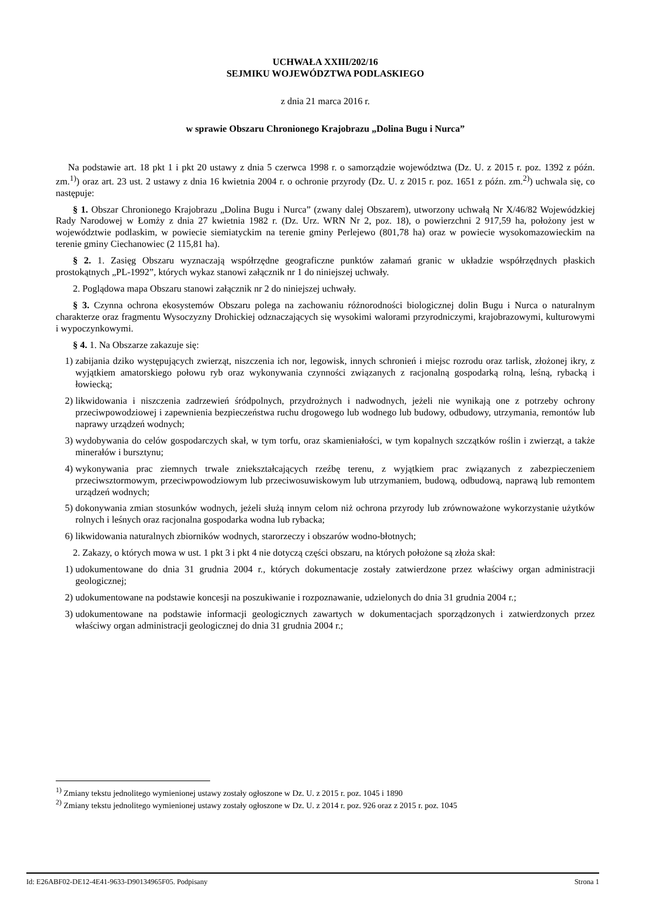UCHWAŁA XXIII/202/16
SEJMIKU WOJEWÓDZTWA PODLASKIEGO
z dnia 21 marca 2016 r.
w sprawie Obszaru Chronionego Krajobrazu „Dolina Bugu i Nurca”
Na podstawie art. 18 pkt 1 i pkt 20 ustawy z dnia 5 czerwca 1998 r. o samorządzie województwa (Dz. U. z 2015 r. poz. 1392 z późn. zm.<sup>1)</sup>) oraz art. 23 ust. 2 ustawy z dnia 16 kwietnia 2004 r. o ochronie przyrody (Dz. U. z 2015 r. poz. 1651 z późn. zm.<sup>2)</sup>) uchwala się, co następuje:
§ 1. Obszar Chronionego Krajobrazu „Dolina Bugu i Nurca” (zwany dalej Obszarem), utworzony uchwałą Nr X/46/82 Wojewódzkiej Rady Narodowej w Łomży z dnia 27 kwietnia 1982 r. (Dz. Urz. WRN Nr 2, poz. 18), o powierzchni 2 917,59 ha, położony jest w województwie podlaskim, w powiecie siemiatyckim na terenie gminy Perlejewo (801,78 ha) oraz w powiecie wysokomazowieckim na terenie gminy Ciechanowiec (2 115,81 ha).
§ 2. 1. Zasięg Obszaru wyznaczają współrzędne geograficzne punktów załamań granic w układzie współrzędnych płaskich prostokątnych „PL-1992”, których wykaz stanowi załącznik nr 1 do niniejszej uchwały.
2. Poglądowa mapa Obszaru stanowi załącznik nr 2 do niniejszej uchwały.
§ 3. Czynna ochrona ekosystemów Obszaru polega na zachowaniu różnorodności biologicznej dolin Bugu i Nurca o naturalnym charakterze oraz fragmentu Wysoczyzny Drohickiej odznaczających się wysokimi walorami przyrodniczymi, krajobrazowymi, kulturowymi i wypoczynkowymi.
§ 4. 1. Na Obszarze zakazuje się:
1) zabijania dziko występujących zwierząt, niszczenia ich nor, legowisk, innych schronień i miejsc rozrodu oraz tarlisk, złożonej ikry, z wyjątkiem amatorskiego połowu ryb oraz wykonywania czynności związanych z racjonalną gospodarką rolną, leśną, rybacką i łowiecką;
2) likwidowania i niszczenia zadrzewień śródpolnych, przydrożnych i nadwodnych, jeżeli nie wynikają one z potrzeby ochrony przeciwpowodziowej i zapewnienia bezpieczeństwa ruchu drogowego lub wodnego lub budowy, odbudowy, utrzymania, remontów lub naprawy urządzeń wodnych;
3) wydobywania do celów gospodarczych skał, w tym torfu, oraz skamieniałości, w tym kopalnych szczątków roślin i zwierząt, a także minerałów i bursztynu;
4) wykonywania prac ziemnych trwale zniekształcających rzeźbę terenu, z wyjątkiem prac związanych z zabezpieczeniem przeciwsztormowym, przeciwpowodziowym lub przeciwosuwiskowym lub utrzymaniem, budową, odbudową, naprawą lub remontem urządzeń wodnych;
5) dokonywania zmian stosunków wodnych, jeżeli służą innym celom niż ochrona przyrody lub zrównoważone wykorzystanie użytków rolnych i leśnych oraz racjonalna gospodarka wodna lub rybacka;
6) likwidowania naturalnych zbiorników wodnych, starorzeczy i obszarów wodno-błotnych;
2. Zakazy, o których mowa w ust. 1 pkt 3 i pkt 4 nie dotyczą części obszaru, na których położone są złoża skał:
1) udokumentowane do dnia 31 grudnia 2004 r., których dokumentacje zostały zatwierdzone przez właściwy organ administracji geologicznej;
2) udokumentowane na podstawie koncesji na poszukiwanie i rozpoznawanie, udzielonych do dnia 31 grudnia 2004 r.;
3) udokumentowane na podstawie informacji geologicznych zawartych w dokumentacjach sporządzonych i zatwierdzonych przez właściwy organ administracji geologicznej do dnia 31 grudnia 2004 r.;
<sup>1)</sup> Zmiany tekstu jednolitego wymienionej ustawy zostały ogłoszone w Dz. U. z 2015 r. poz. 1045 i 1890
<sup>2)</sup> Zmiany tekstu jednolitego wymienionej ustawy zostały ogłoszone w Dz. U. z 2014 r. poz. 926 oraz z 2015 r. poz. 1045
Id: E26ABF02-DE12-4E41-9633-D90134965F05. Podpisany Strona 1